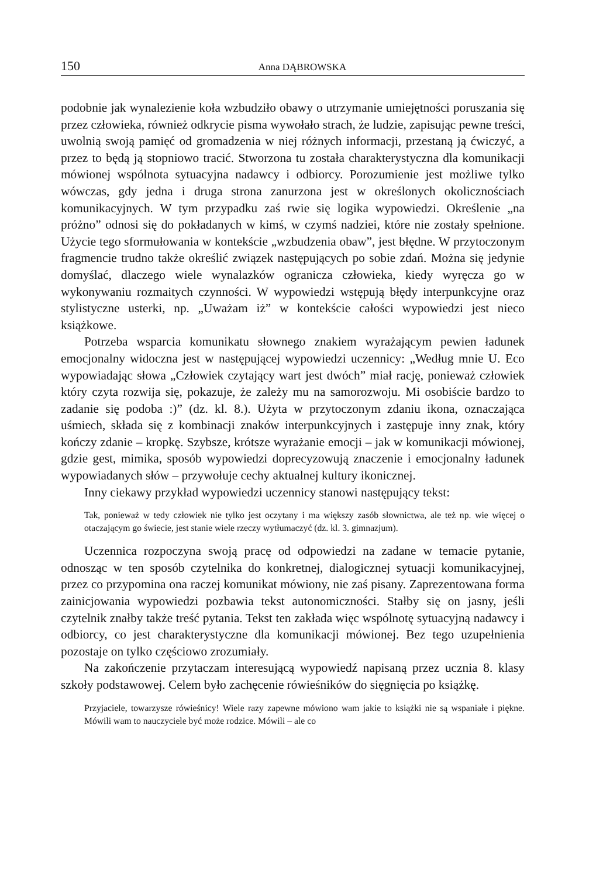150 Anna DĄBROWSKA
podobnie jak wynalezienie koła wzbudziło obawy o utrzymanie umiejętności poruszania się przez człowieka, również odkrycie pisma wywołało strach, że ludzie, zapisując pewne treści, uwolnią swoją pamięć od gromadzenia w niej różnych informacji, przestaną ją ćwiczyć, a przez to będą ją stopniowo tracić. Stworzona tu została charakterystyczna dla komunikacji mówionej wspólnota sytuacyjna nadawcy i odbiorcy. Porozumienie jest możliwe tylko wówczas, gdy jedna i druga strona zanurzona jest w określonych okolicznościach komunikacyjnych. W tym przypadku zaś rwie się logika wypowiedzi. Określenie „na próżno” odnosi się do pokładanych w kimś, w czymś nadziei, które nie zostały spełnione. Użycie tego sformułowania w kontekście „wzbudzenia obaw”, jest błędne. W przytoczonym fragmencie trudno także określić związek następujących po sobie zdań. Można się jedynie domyślać, dlaczego wiele wynalazków ogranicza człowieka, kiedy wyręcza go w wykonywaniu rozmaitych czynności. W wypowiedzi wstępują błędy interpunkcyjne oraz stylistyczne usterki, np. „Uważam iż” w kontekście całości wypowiedzi jest nieco książkowe.
Potrzeba wsparcia komunikatu słownego znakiem wyrażającym pewien ładunek emocjonalny widoczna jest w następującej wypowiedzi uczennicy: „Według mnie U. Eco wypowiadając słowa „Człowiek czytający wart jest dwóch” miał rację, ponieważ człowiek który czyta rozwija się, pokazuje, że zależy mu na samorozwoju. Mi osobiście bardzo to zadanie się podoba :)” (dz. kl. 8.). Użyta w przytoczonym zdaniu ikona, oznaczająca uśmiech, składa się z kombinacji znaków interpunkcyjnych i zastępuje inny znak, który kończy zdanie – kropkę. Szybsze, krótsze wyrażanie emocji – jak w komunikacji mówionej, gdzie gest, mimika, sposób wypowiedzi doprecyzowują znaczenie i emocjonalny ładunek wypowiadanych słów – przywołuje cechy aktualnej kultury ikonicznej.
Inny ciekawy przykład wypowiedzi uczennicy stanowi następujący tekst:
Tak, ponieważ w tedy człowiek nie tylko jest oczytany i ma większy zasób słownictwa, ale też np. wie więcej o otaczającym go świecie, jest stanie wiele rzeczy wytłumaczyć (dz. kl. 3. gimnazjum).
Uczennica rozpoczyna swoją pracę od odpowiedzi na zadane w temacie pytanie, odnosząc w ten sposób czytelnika do konkretnej, dialogicznej sytuacji komunikacyjnej, przez co przypomina ona raczej komunikat mówiony, nie zaś pisany. Zaprezentowana forma zainicjowania wypowiedzi pozbawia tekst autonomiczności. Stałby się on jasny, jeśli czytelnik znałby także treść pytania. Tekst ten zakłada więc wspólnotę sytuacyjną nadawcy i odbiorcy, co jest charakterystyczne dla komunikacji mówionej. Bez tego uzupełnienia pozostaje on tylko częściowo zrozumiały.
Na zakończenie przytaczam interesującą wypowiedź napisaną przez ucznia 8. klasy szkoły podstawowej. Celem było zachęcenie rówieśników do sięgnięcia po książkę.
Przyjaciele, towarzysze rówieśnicy! Wiele razy zapewne mówiono wam jakie to książki nie są wspaniałe i piękne. Mówili wam to nauczyciele być może rodzice. Mówili – ale co